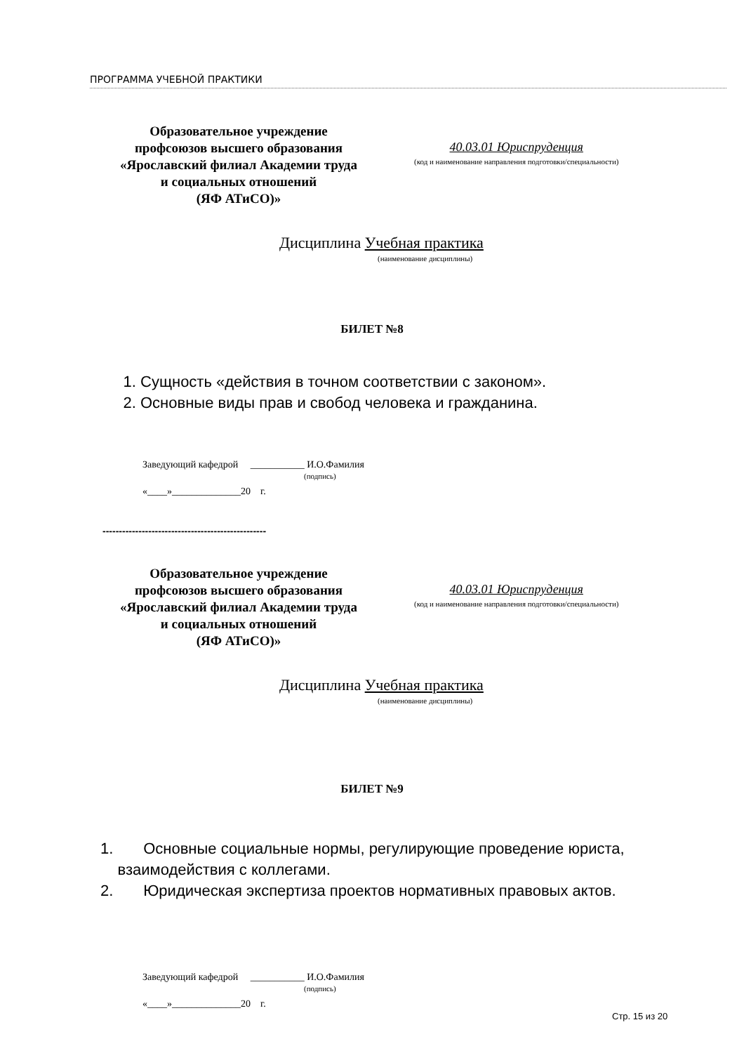ПРОГРАММА УЧЕБНОЙ ПРАКТИКИ
Образовательное учреждение
профсоюзов высшего образования
«Ярославский филиал Академии труда
и социальных отношений
(ЯФ АТиСО)»
40.03.01 Юриспруденция
(код и наименование направления подготовки/специальности)
Дисциплина Учебная практика
(наименование дисциплины)
БИЛЕТ №8
1. Сущность «действия в точном соответствии с законом».
2. Основные виды прав и свобод человека и гражданина.
Заведующий кафедрой ___________ И.О.Фамилия
(подпись)
«____»______________20 г.
--------------------------------------------------
Образовательное учреждение
профсоюзов высшего образования
«Ярославский филиал Академии труда
и социальных отношений
(ЯФ АТиСО)»
40.03.01 Юриспруденция
(код и наименование направления подготовки/специальности)
Дисциплина Учебная практика
(наименование дисциплины)
БИЛЕТ №9
1. Основные социальные нормы, регулирующие проведение юриста,
взаимодействия с коллегами.
2. Юридическая экспертиза проектов нормативных правовых актов.
Заведующий кафедрой ___________ И.О.Фамилия
(подпись)
«____»______________20 г.
Стр. 15 из 20